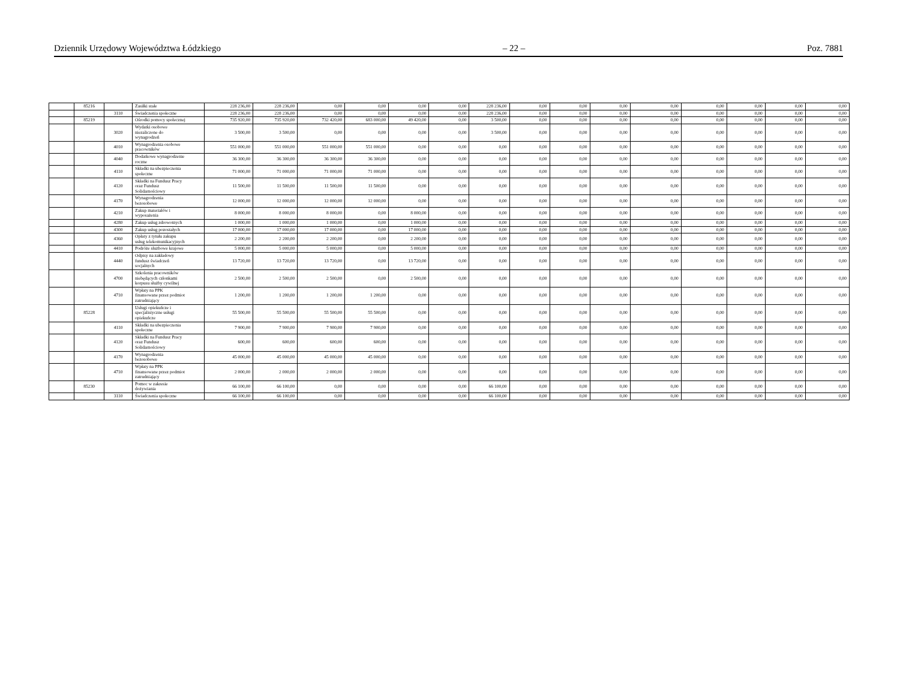Dziennik Urzędowy Województwa Łódzkiego – 22 – Poz. 7881
| | 85216 | | Zasiłki stałe | 228 236,00 | 228 236,00 | 0,00 | 0,00 | 0,00 | 0,00 | 228 236,00 | 0,00 | 0,00 | 0,00 | 0,00 | 0,00 | 0,00 | 0,00 | 0,00 |
| | | 3110 | Świadczenia społeczne | 228 236,00 | 228 236,00 | 0,00 | 0,00 | 0,00 | 0,00 | 228 236,00 | 0,00 | 0,00 | 0,00 | 0,00 | 0,00 | 0,00 | 0,00 | 0,00 |
| | 85219 | | Ośrodki pomocy społecznej | 735 920,00 | 735 920,00 | 732 420,00 | 683 000,00 | 49 420,00 | 0,00 | 3 500,00 | 0,00 | 0,00 | 0,00 | 0,00 | 0,00 | 0,00 | 0,00 | 0,00 |
| | | 3020 | Wydatki osobowe niezaliczone do wynagrodzeń | 3 500,00 | 3 500,00 | 0,00 | 0,00 | 0,00 | 0,00 | 3 500,00 | 0,00 | 0,00 | 0,00 | 0,00 | 0,00 | 0,00 | 0,00 | 0,00 |
| | | 4010 | Wynagrodzenia osobowe pracowników | 551 000,00 | 551 000,00 | 551 000,00 | 551 000,00 | 0,00 | 0,00 | 0,00 | 0,00 | 0,00 | 0,00 | 0,00 | 0,00 | 0,00 | 0,00 | 0,00 |
| | | 4040 | Dodatkowe wynagrodzenie roczne | 36 300,00 | 36 300,00 | 36 300,00 | 36 300,00 | 0,00 | 0,00 | 0,00 | 0,00 | 0,00 | 0,00 | 0,00 | 0,00 | 0,00 | 0,00 | 0,00 |
| | | 4110 | Składki na ubezpieczenia społeczne | 71 000,00 | 71 000,00 | 71 000,00 | 71 000,00 | 0,00 | 0,00 | 0,00 | 0,00 | 0,00 | 0,00 | 0,00 | 0,00 | 0,00 | 0,00 | 0,00 |
| | | 4120 | Składki na Fundusz Pracy oraz Fundusz Solidarnościowy | 11 500,00 | 11 500,00 | 11 500,00 | 11 500,00 | 0,00 | 0,00 | 0,00 | 0,00 | 0,00 | 0,00 | 0,00 | 0,00 | 0,00 | 0,00 | 0,00 |
| | | 4170 | Wynagrodzenia bezosobowe | 12 000,00 | 12 000,00 | 12 000,00 | 12 000,00 | 0,00 | 0,00 | 0,00 | 0,00 | 0,00 | 0,00 | 0,00 | 0,00 | 0,00 | 0,00 | 0,00 |
| | | 4210 | Zakup materiałów i wyposażenia | 8 000,00 | 8 000,00 | 8 000,00 | 0,00 | 8 000,00 | 0,00 | 0,00 | 0,00 | 0,00 | 0,00 | 0,00 | 0,00 | 0,00 | 0,00 | 0,00 |
| | | 4280 | Zakup usług zdrowotnych | 1 000,00 | 1 000,00 | 1 000,00 | 0,00 | 1 000,00 | 0,00 | 0,00 | 0,00 | 0,00 | 0,00 | 0,00 | 0,00 | 0,00 | 0,00 | 0,00 |
| | | 4300 | Zakup usług pozostałych | 17 000,00 | 17 000,00 | 17 000,00 | 0,00 | 17 000,00 | 0,00 | 0,00 | 0,00 | 0,00 | 0,00 | 0,00 | 0,00 | 0,00 | 0,00 | 0,00 |
| | | 4360 | Opłaty z tytułu zakupu usług telekomunikacyjnych | 2 200,00 | 2 200,00 | 2 200,00 | 0,00 | 2 200,00 | 0,00 | 0,00 | 0,00 | 0,00 | 0,00 | 0,00 | 0,00 | 0,00 | 0,00 | 0,00 |
| | | 4410 | Podróże służbowe krajowe | 5 000,00 | 5 000,00 | 5 000,00 | 0,00 | 5 000,00 | 0,00 | 0,00 | 0,00 | 0,00 | 0,00 | 0,00 | 0,00 | 0,00 | 0,00 | 0,00 |
| | | 4440 | Odpisy na zakładowy fundusz świadczeń socjalnych | 13 720,00 | 13 720,00 | 13 720,00 | 0,00 | 13 720,00 | 0,00 | 0,00 | 0,00 | 0,00 | 0,00 | 0,00 | 0,00 | 0,00 | 0,00 | 0,00 |
| | | 4700 | Szkolenia pracowników niebędących członkami korpusu służby cywilnej | 2 500,00 | 2 500,00 | 2 500,00 | 0,00 | 2 500,00 | 0,00 | 0,00 | 0,00 | 0,00 | 0,00 | 0,00 | 0,00 | 0,00 | 0,00 | 0,00 |
| | | 4710 | Wpłaty na PPK finansowane przez podmiot zatrudniający | 1 200,00 | 1 200,00 | 1 200,00 | 1 200,00 | 0,00 | 0,00 | 0,00 | 0,00 | 0,00 | 0,00 | 0,00 | 0,00 | 0,00 | 0,00 | 0,00 |
| | 85228 | | Usługi opiekuńcze i specjalistyczne usługi opiekuńcze | 55 500,00 | 55 500,00 | 55 500,00 | 55 500,00 | 0,00 | 0,00 | 0,00 | 0,00 | 0,00 | 0,00 | 0,00 | 0,00 | 0,00 | 0,00 | 0,00 |
| | | 4110 | Składki na ubezpieczenia społeczne | 7 900,00 | 7 900,00 | 7 900,00 | 7 900,00 | 0,00 | 0,00 | 0,00 | 0,00 | 0,00 | 0,00 | 0,00 | 0,00 | 0,00 | 0,00 | 0,00 |
| | | 4120 | Składki na Fundusz Pracy oraz Fundusz Solidarnościowy | 600,00 | 600,00 | 600,00 | 600,00 | 0,00 | 0,00 | 0,00 | 0,00 | 0,00 | 0,00 | 0,00 | 0,00 | 0,00 | 0,00 | 0,00 |
| | | 4170 | Wynagrodzenia bezosobowe | 45 000,00 | 45 000,00 | 45 000,00 | 45 000,00 | 0,00 | 0,00 | 0,00 | 0,00 | 0,00 | 0,00 | 0,00 | 0,00 | 0,00 | 0,00 | 0,00 |
| | | 4710 | Wpłaty na PPK finansowane przez podmiot zatrudniający | 2 000,00 | 2 000,00 | 2 000,00 | 2 000,00 | 0,00 | 0,00 | 0,00 | 0,00 | 0,00 | 0,00 | 0,00 | 0,00 | 0,00 | 0,00 | 0,00 |
| | 85230 | | Pomoc w zakresie dożywiania | 66 100,00 | 66 100,00 | 0,00 | 0,00 | 0,00 | 0,00 | 66 100,00 | 0,00 | 0,00 | 0,00 | 0,00 | 0,00 | 0,00 | 0,00 | 0,00 |
| | | 3110 | Świadczenia społeczne | 66 100,00 | 66 100,00 | 0,00 | 0,00 | 0,00 | 0,00 | 66 100,00 | 0,00 | 0,00 | 0,00 | 0,00 | 0,00 | 0,00 | 0,00 | 0,00 |